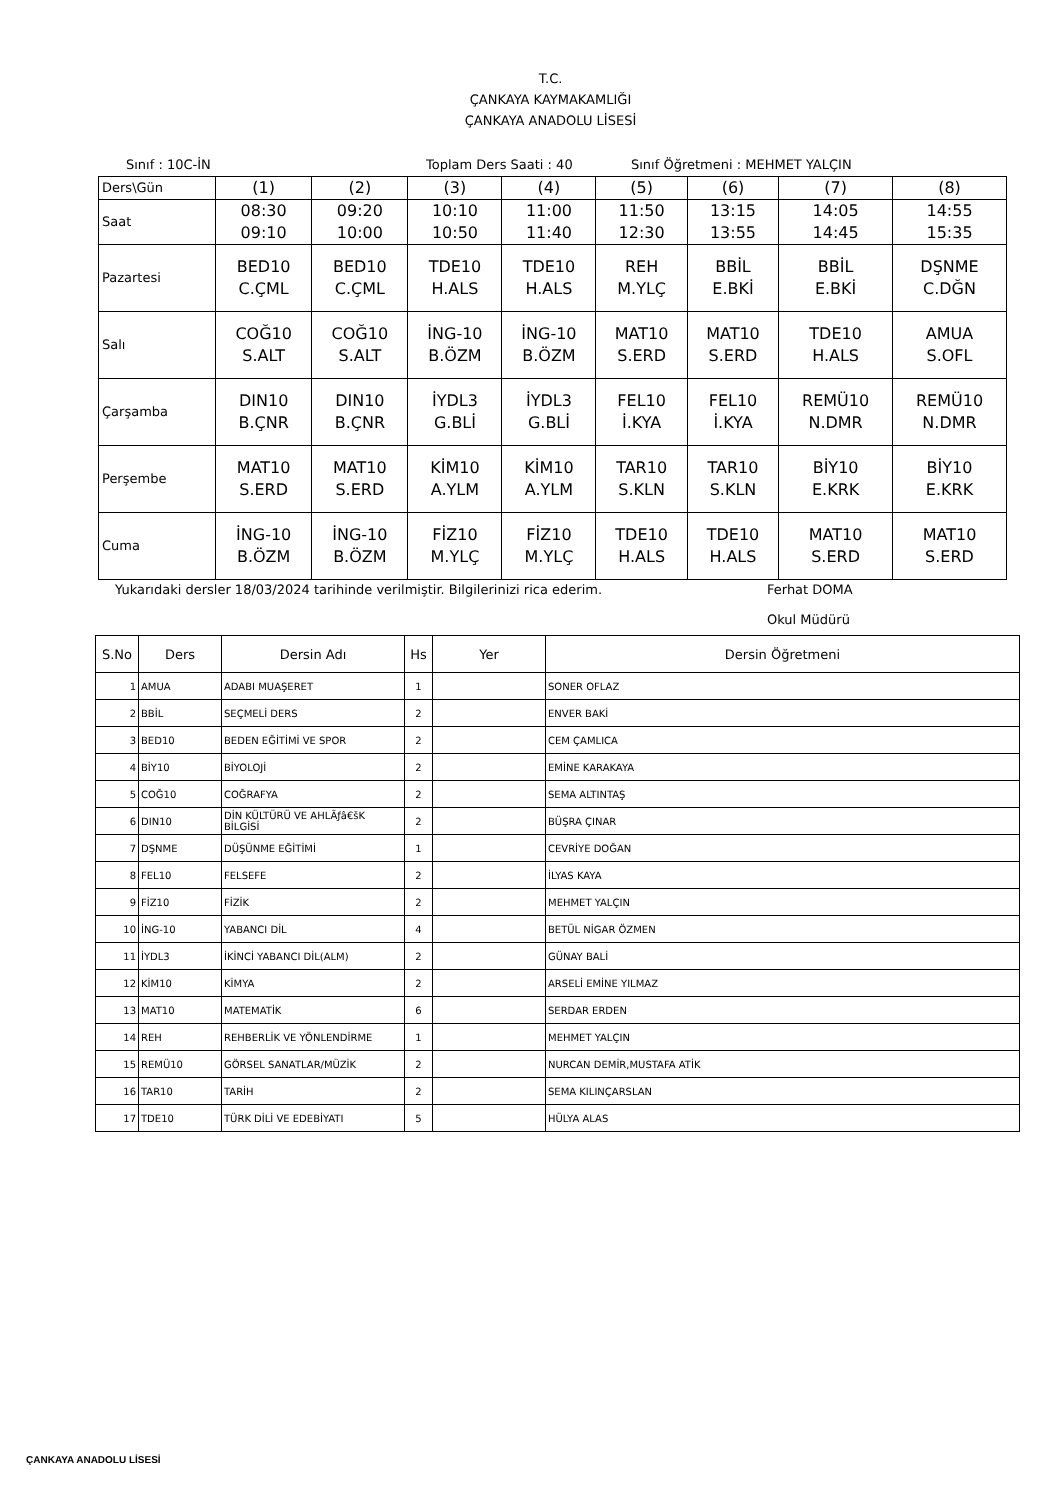T.C.
ÇANKAYA KAYMAKAMLIĞI
ÇANKAYA ANADOLU LİSESİ
Sınıf : 10C-İN Toplam Ders Saati : 40 Sınıf Öğretmeni : MEHMET YALÇIN
| Ders\Gün | (1) | (2) | (3) | (4) | (5) | (6) | (7) | (8) |
| Saat | 08:30 09:10 | 09:20 10:00 | 10:10 10:50 | 11:00 11:40 | 11:50 12:30 | 13:15 13:55 | 14:05 14:45 | 14:55 15:35 |
| Pazartesi | BED10 C.ÇML | BED10 C.ÇML | TDE10 H.ALS | TDE10 H.ALS | REH M.YLÇ | BBİL E.BKİ | BBİL E.BKİ | DŞNME C.DĞN |
| Salı | COĞ10 S.ALT | COĞ10 S.ALT | İNG-10 B.ÖZM | İNG-10 B.ÖZM | MAT10 S.ERD | MAT10 S.ERD | TDE10 H.ALS | AMUA S.OFL |
| Çarşamba | DIN10 B.ÇNR | DIN10 B.ÇNR | İYDL3 G.BLİ | İYDL3 G.BLİ | FEL10 İ.KYA | FEL10 İ.KYA | REMÜ10 N.DMR | REMÜ10 N.DMR |
| Perşembe | MAT10 S.ERD | MAT10 S.ERD | KİM10 A.YLM | KİM10 A.YLM | TAR10 S.KLN | TAR10 S.KLN | BİY10 E.KRK | BİY10 E.KRK |
| Cuma | İNG-10 B.ÖZM | İNG-10 B.ÖZM | FİZ10 M.YLÇ | FİZ10 M.YLÇ | TDE10 H.ALS | TDE10 H.ALS | MAT10 S.ERD | MAT10 S.ERD |
Yukarıdaki dersler 18/03/2024 tarihinde verilmiştir. Bilgilerinizi rica ederim. Ferhat DOMA
Okul Müdürü
| S.No | Ders | Dersin Adı | Hs | Yer | Dersin Öğretmeni |
| --- | --- | --- | --- | --- | --- |
| 1 | AMUA | ADABI MUAŞERET | 1 | | SONER OFLAZ |
| 2 | BBİL | SEÇMELİ DERS | 2 | | ENVER BAKİ |
| 3 | BED10 | BEDEN EĞİTİMİ VE SPOR | 2 | | CEM ÇAMLICA |
| 4 | BİY10 | BİYOLOJİ | 2 | | EMİNE KARAKAYA |
| 5 | COĞ10 | COĞRAFYA | 2 | | SEMA ALTINTAŞ |
| 6 | DIN10 | DİN KÜLTÜRÜ VE AHLÃƒâ€šK BİLGİSİ | 2 | | BÜŞRA ÇINAR |
| 7 | DŞNME | DÜŞÜNME EĞİTİMİ | 1 | | CEVRİYE DOĞAN |
| 8 | FEL10 | FELSEFE | 2 | | İLYAS KAYA |
| 9 | FİZ10 | FİZİK | 2 | | MEHMET YALÇIN |
| 10 | İNG-10 | YABANCI DİL | 4 | | BETÜL NİGAR ÖZMEN |
| 11 | İYDL3 | İKİNCİ YABANCI DİL(ALM) | 2 | | GÜNAY BALİ |
| 12 | KİM10 | KİMYA | 2 | | ARSELİ EMİNE YILMAZ |
| 13 | MAT10 | MATEMATİK | 6 | | SERDAR ERDEN |
| 14 | REH | REHBERLİK VE YÖNLENDİRME | 1 | | MEHMET YALÇIN |
| 15 | REMÜ10 | GÖRSEL SANATLAR/MÜZİK | 2 | | NURCAN DEMİR,MUSTAFA ATİK |
| 16 | TAR10 | TARİH | 2 | | SEMA KILINÇARSLAN |
| 17 | TDE10 | TÜRK DİLİ VE EDEBİYATI | 5 | | HÜLYA ALAS |
ÇANKAYA ANADOLU LİSESİ